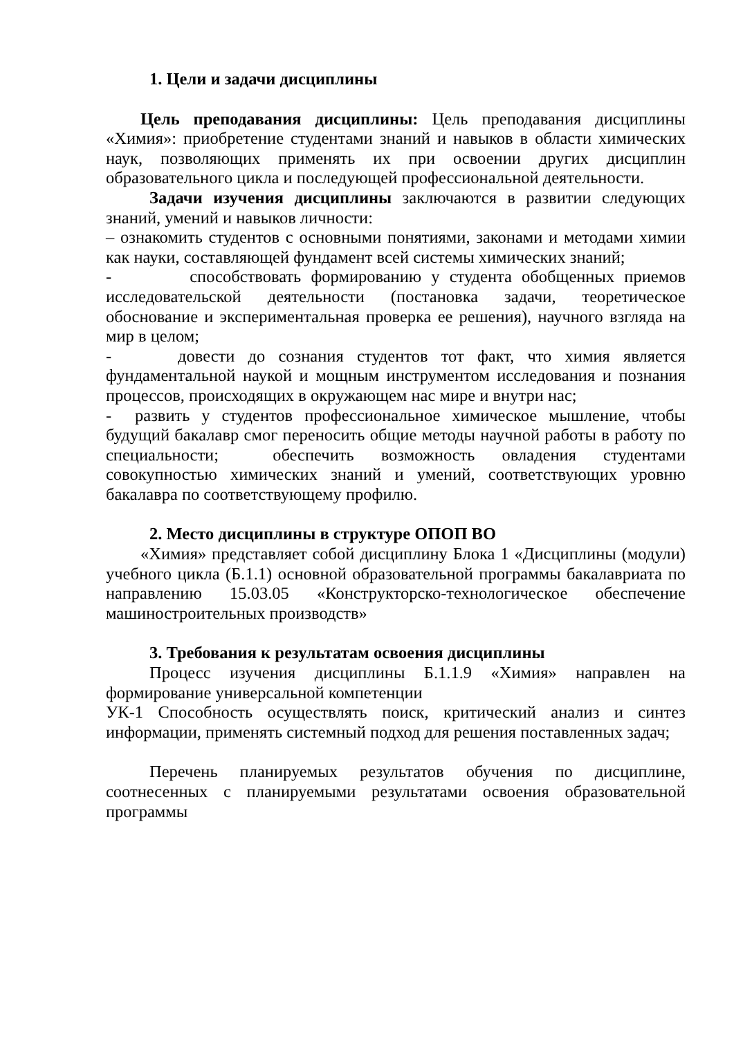1. Цели и задачи дисциплины
Цель преподавания дисциплины: Цель преподавания дисциплины «Химия»: приобретение студентами знаний и навыков в области химических наук, позволяющих применять их при освоении других дисциплин образовательного цикла и последующей профессиональной деятельности.
Задачи изучения дисциплины заключаются в развитии следующих знаний, умений и навыков личности:
– ознакомить студентов с основными понятиями, законами и методами химии как науки, составляющей фундамент всей системы химических знаний;
- способствовать формированию у студента обобщенных приемов исследовательской деятельности (постановка задачи, теоретическое обоснование и экспериментальная проверка ее решения), научного взгляда на мир в целом;
- довести до сознания студентов тот факт, что химия является фундаментальной наукой и мощным инструментом исследования и познания процессов, происходящих в окружающем нас мире и внутри нас;
- развить у студентов профессиональное химическое мышление, чтобы будущий бакалавр смог переносить общие методы научной работы в работу по специальности; обеспечить возможность овладения студентами совокупностью химических знаний и умений, соответствующих уровню бакалавра по соответствующему профилю.
2. Место дисциплины в структуре ОПОП ВО
«Химия» представляет собой дисциплину Блока 1 «Дисциплины (модули) учебного цикла (Б.1.1) основной образовательной программы бакалавриата по направлению 15.03.05 «Конструкторско-технологическое обеспечение машиностроительных производств»
3. Требования к результатам освоения дисциплины
Процесс изучения дисциплины Б.1.1.9 «Химия» направлен на формирование универсальной компетенции
УК-1 Способность осуществлять поиск, критический анализ и синтез информации, применять системный подход для решения поставленных задач;
Перечень планируемых результатов обучения по дисциплине, соотнесенных с планируемыми результатами освоения образовательной программы